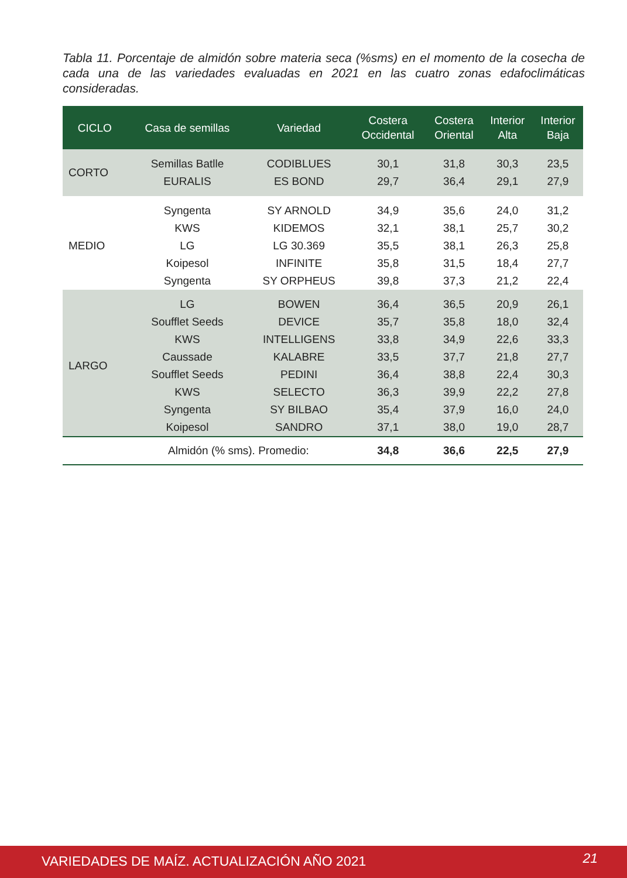Tabla 11. Porcentaje de almidón sobre materia seca (%sms) en el momento de la cosecha de cada una de las variedades evaluadas en 2021 en las cuatro zonas edafoclimáticas consideradas.
| CICLO | Casa de semillas | Variedad | Costera Occidental | Costera Oriental | Interior Alta | Interior Baja |
| --- | --- | --- | --- | --- | --- | --- |
| CORTO | Semillas Batlle | CODIBLUES | 30,1 | 31,8 | 30,3 | 23,5 |
| | EURALIS | ES BOND | 29,7 | 36,4 | 29,1 | 27,9 |
| MEDIO | Syngenta | SY ARNOLD | 34,9 | 35,6 | 24,0 | 31,2 |
| | KWS | KIDEMOS | 32,1 | 38,1 | 25,7 | 30,2 |
| | LG | LG 30.369 | 35,5 | 38,1 | 26,3 | 25,8 |
| | Koipesol | INFINITE | 35,8 | 31,5 | 18,4 | 27,7 |
| | Syngenta | SY ORPHEUS | 39,8 | 37,3 | 21,2 | 22,4 |
| LARGO | LG | BOWEN | 36,4 | 36,5 | 20,9 | 26,1 |
| | Soufflet Seeds | DEVICE | 35,7 | 35,8 | 18,0 | 32,4 |
| | KWS | INTELLIGENS | 33,8 | 34,9 | 22,6 | 33,3 |
| | Caussade | KALABRE | 33,5 | 37,7 | 21,8 | 27,7 |
| | Soufflet Seeds | PEDINI | 36,4 | 38,8 | 22,4 | 30,3 |
| | KWS | SELECTO | 36,3 | 39,9 | 22,2 | 27,8 |
| | Syngenta | SY BILBAO | 35,4 | 37,9 | 16,0 | 24,0 |
| | Koipesol | SANDRO | 37,1 | 38,0 | 19,0 | 28,7 |
| | Almidón (% sms). Promedio: | | 34,8 | 36,6 | 22,5 | 27,9 |
VARIEDADES DE MAÍZ. ACTUALIZACIÓN AÑO 2021 21